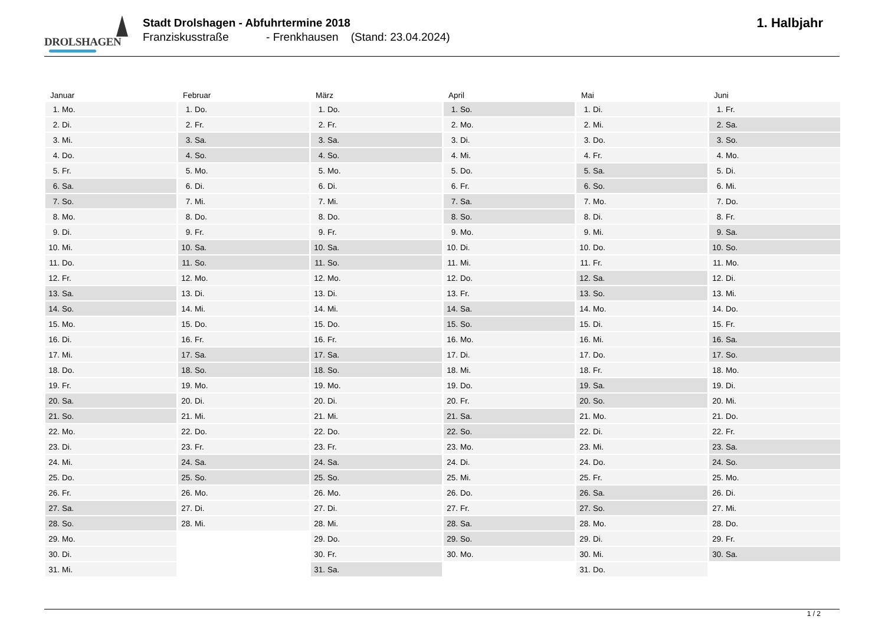DROLSHAGEN
Stadt Drolshagen - Abfuhrtermine 2018
Franziskusstraße - Frenkhausen (Stand: 23.04.2024)
1. Halbjahr
| Januar | Februar | März | April | Mai | Juni |
| --- | --- | --- | --- | --- | --- |
| 1. Mo. | 1. Do. | 1. Do. | 1. So. | 1. Di. | 1. Fr. |
| 2. Di. | 2. Fr. | 2. Fr. | 2. Mo. | 2. Mi. | 2. Sa. |
| 3. Mi. | 3. Sa. | 3. Sa. | 3. Di. | 3. Do. | 3. So. |
| 4. Do. | 4. So. | 4. So. | 4. Mi. | 4. Fr. | 4. Mo. |
| 5. Fr. | 5. Mo. | 5. Mo. | 5. Do. | 5. Sa. | 5. Di. |
| 6. Sa. | 6. Di. | 6. Di. | 6. Fr. | 6. So. | 6. Mi. |
| 7. So. | 7. Mi. | 7. Mi. | 7. Sa. | 7. Mo. | 7. Do. |
| 8. Mo. | 8. Do. | 8. Do. | 8. So. | 8. Di. | 8. Fr. |
| 9. Di. | 9. Fr. | 9. Fr. | 9. Mo. | 9. Mi. | 9. Sa. |
| 10. Mi. | 10. Sa. | 10. Sa. | 10. Di. | 10. Do. | 10. So. |
| 11. Do. | 11. So. | 11. So. | 11. Mi. | 11. Fr. | 11. Mo. |
| 12. Fr. | 12. Mo. | 12. Mo. | 12. Do. | 12. Sa. | 12. Di. |
| 13. Sa. | 13. Di. | 13. Di. | 13. Fr. | 13. So. | 13. Mi. |
| 14. So. | 14. Mi. | 14. Mi. | 14. Sa. | 14. Mo. | 14. Do. |
| 15. Mo. | 15. Do. | 15. Do. | 15. So. | 15. Di. | 15. Fr. |
| 16. Di. | 16. Fr. | 16. Fr. | 16. Mo. | 16. Mi. | 16. Sa. |
| 17. Mi. | 17. Sa. | 17. Sa. | 17. Di. | 17. Do. | 17. So. |
| 18. Do. | 18. So. | 18. So. | 18. Mi. | 18. Fr. | 18. Mo. |
| 19. Fr. | 19. Mo. | 19. Mo. | 19. Do. | 19. Sa. | 19. Di. |
| 20. Sa. | 20. Di. | 20. Di. | 20. Fr. | 20. So. | 20. Mi. |
| 21. So. | 21. Mi. | 21. Mi. | 21. Sa. | 21. Mo. | 21. Do. |
| 22. Mo. | 22. Do. | 22. Do. | 22. So. | 22. Di. | 22. Fr. |
| 23. Di. | 23. Fr. | 23. Fr. | 23. Mo. | 23. Mi. | 23. Sa. |
| 24. Mi. | 24. Sa. | 24. Sa. | 24. Di. | 24. Do. | 24. So. |
| 25. Do. | 25. So. | 25. So. | 25. Mi. | 25. Fr. | 25. Mo. |
| 26. Fr. | 26. Mo. | 26. Mo. | 26. Do. | 26. Sa. | 26. Di. |
| 27. Sa. | 27. Di. | 27. Di. | 27. Fr. | 27. So. | 27. Mi. |
| 28. So. | 28. Mi. | 28. Mi. | 28. Sa. | 28. Mo. | 28. Do. |
| 29. Mo. | | 29. Do. | 29. So. | 29. Di. | 29. Fr. |
| 30. Di. | | 30. Fr. | 30. Mo. | 30. Mi. | 30. Sa. |
| 31. Mi. | | 31. Sa. | | 31. Do. | |
1 / 2